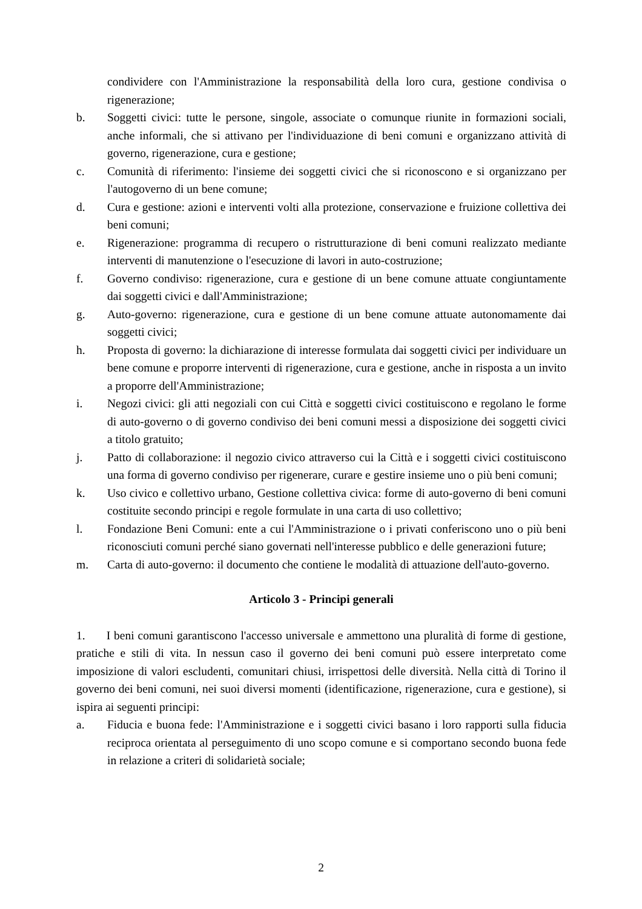condividere con l'Amministrazione la responsabilità della loro cura, gestione condivisa o rigenerazione;
b. Soggetti civici: tutte le persone, singole, associate o comunque riunite in formazioni sociali, anche informali, che si attivano per l'individuazione di beni comuni e organizzano attività di governo, rigenerazione, cura e gestione;
c. Comunità di riferimento: l'insieme dei soggetti civici che si riconoscono e si organizzano per l'autogoverno di un bene comune;
d. Cura e gestione: azioni e interventi volti alla protezione, conservazione e fruizione collettiva dei beni comuni;
e. Rigenerazione: programma di recupero o ristrutturazione di beni comuni realizzato mediante interventi di manutenzione o l'esecuzione di lavori in auto-costruzione;
f. Governo condiviso: rigenerazione, cura e gestione di un bene comune attuate congiuntamente dai soggetti civici e dall'Amministrazione;
g. Auto-governo: rigenerazione, cura e gestione di un bene comune attuate autonomamente dai soggetti civici;
h. Proposta di governo: la dichiarazione di interesse formulata dai soggetti civici per individuare un bene comune e proporre interventi di rigenerazione, cura e gestione, anche in risposta a un invito a proporre dell'Amministrazione;
i. Negozi civici: gli atti negoziali con cui Città e soggetti civici costituiscono e regolano le forme di auto-governo o di governo condiviso dei beni comuni messi a disposizione dei soggetti civici a titolo gratuito;
j. Patto di collaborazione: il negozio civico attraverso cui la Città e i soggetti civici costituiscono una forma di governo condiviso per rigenerare, curare e gestire insieme uno o più beni comuni;
k. Uso civico e collettivo urbano, Gestione collettiva civica: forme di auto-governo di beni comuni costituite secondo principi e regole formulate in una carta di uso collettivo;
l. Fondazione Beni Comuni: ente a cui l'Amministrazione o i privati conferiscono uno o più beni riconosciuti comuni perché siano governati nell'interesse pubblico e delle generazioni future;
m. Carta di auto-governo: il documento che contiene le modalità di attuazione dell'auto-governo.
Articolo 3 - Principi generali
1. I beni comuni garantiscono l'accesso universale e ammettono una pluralità di forme di gestione, pratiche e stili di vita. In nessun caso il governo dei beni comuni può essere interpretato come imposizione di valori escludenti, comunitari chiusi, irrispettosi delle diversità. Nella città di Torino il governo dei beni comuni, nei suoi diversi momenti (identificazione, rigenerazione, cura e gestione), si ispira ai seguenti principi:
a. Fiducia e buona fede: l'Amministrazione e i soggetti civici basano i loro rapporti sulla fiducia reciproca orientata al perseguimento di uno scopo comune e si comportano secondo buona fede in relazione a criteri di solidarietà sociale;
2